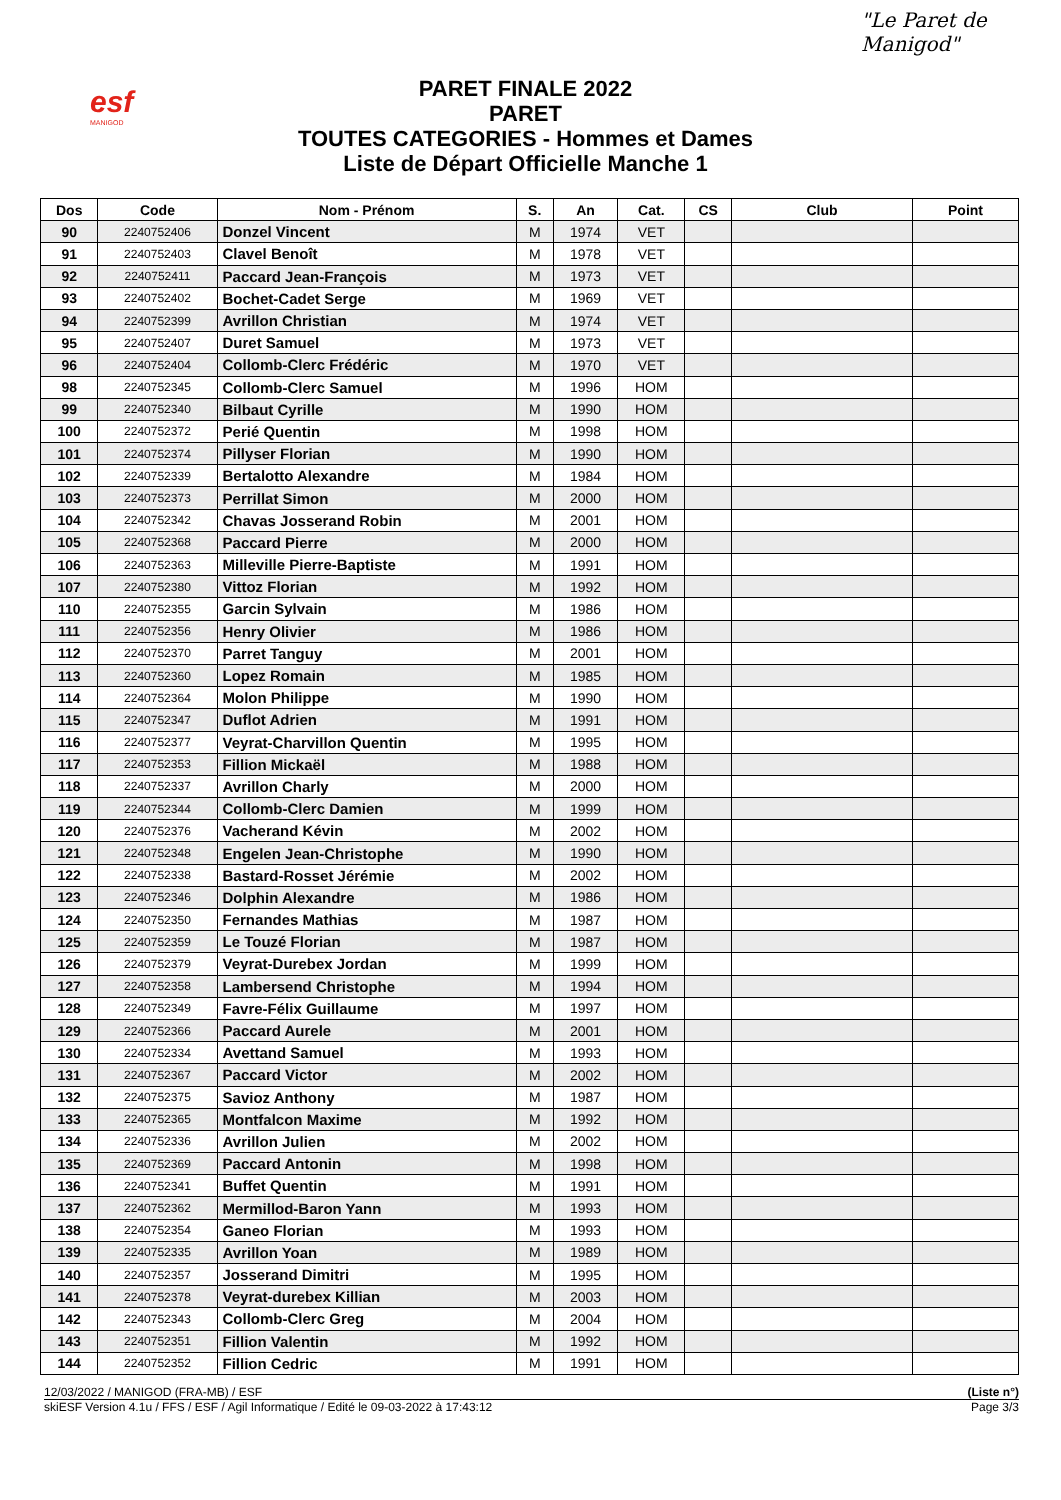esf
MANIGOD
PARET FINALE 2022
PARET
TOUTES CATEGORIES - Hommes et Dames
Liste de Départ Officielle Manche 1
"Le Paret de Manigod"
| Dos | Code | Nom - Prénom | S. | An | Cat. | CS | Club | Point |
| --- | --- | --- | --- | --- | --- | --- | --- | --- |
| 90 | 2240752406 | Donzel Vincent | M | 1974 | VET | | | |
| 91 | 2240752403 | Clavel Benoît | M | 1978 | VET | | | |
| 92 | 2240752411 | Paccard Jean-François | M | 1973 | VET | | | |
| 93 | 2240752402 | Bochet-Cadet Serge | M | 1969 | VET | | | |
| 94 | 2240752399 | Avrillon Christian | M | 1974 | VET | | | |
| 95 | 2240752407 | Duret Samuel | M | 1973 | VET | | | |
| 96 | 2240752404 | Collomb-Clerc Frédéric | M | 1970 | VET | | | |
| 98 | 2240752345 | Collomb-Clerc Samuel | M | 1996 | HOM | | | |
| 99 | 2240752340 | Bilbaut Cyrille | M | 1990 | HOM | | | |
| 100 | 2240752372 | Perié Quentin | M | 1998 | HOM | | | |
| 101 | 2240752374 | Pillyser Florian | M | 1990 | HOM | | | |
| 102 | 2240752339 | Bertalotto Alexandre | M | 1984 | HOM | | | |
| 103 | 2240752373 | Perrillat Simon | M | 2000 | HOM | | | |
| 104 | 2240752342 | Chavas Josserand Robin | M | 2001 | HOM | | | |
| 105 | 2240752368 | Paccard Pierre | M | 2000 | HOM | | | |
| 106 | 2240752363 | Milleville Pierre-Baptiste | M | 1991 | HOM | | | |
| 107 | 2240752380 | Vittoz Florian | M | 1992 | HOM | | | |
| 110 | 2240752355 | Garcin Sylvain | M | 1986 | HOM | | | |
| 111 | 2240752356 | Henry Olivier | M | 1986 | HOM | | | |
| 112 | 2240752370 | Parret Tanguy | M | 2001 | HOM | | | |
| 113 | 2240752360 | Lopez Romain | M | 1985 | HOM | | | |
| 114 | 2240752364 | Molon Philippe | M | 1990 | HOM | | | |
| 115 | 2240752347 | Duflot Adrien | M | 1991 | HOM | | | |
| 116 | 2240752377 | Veyrat-Charvillon Quentin | M | 1995 | HOM | | | |
| 117 | 2240752353 | Fillion Mickaël | M | 1988 | HOM | | | |
| 118 | 2240752337 | Avrillon Charly | M | 2000 | HOM | | | |
| 119 | 2240752344 | Collomb-Clerc Damien | M | 1999 | HOM | | | |
| 120 | 2240752376 | Vacherand Kévin | M | 2002 | HOM | | | |
| 121 | 2240752348 | Engelen Jean-Christophe | M | 1990 | HOM | | | |
| 122 | 2240752338 | Bastard-Rosset Jérémie | M | 2002 | HOM | | | |
| 123 | 2240752346 | Dolphin Alexandre | M | 1986 | HOM | | | |
| 124 | 2240752350 | Fernandes Mathias | M | 1987 | HOM | | | |
| 125 | 2240752359 | Le Touzé Florian | M | 1987 | HOM | | | |
| 126 | 2240752379 | Veyrat-Durebex Jordan | M | 1999 | HOM | | | |
| 127 | 2240752358 | Lambersend Christophe | M | 1994 | HOM | | | |
| 128 | 2240752349 | Favre-Félix Guillaume | M | 1997 | HOM | | | |
| 129 | 2240752366 | Paccard Aurele | M | 2001 | HOM | | | |
| 130 | 2240752334 | Avettand Samuel | M | 1993 | HOM | | | |
| 131 | 2240752367 | Paccard Victor | M | 2002 | HOM | | | |
| 132 | 2240752375 | Savioz Anthony | M | 1987 | HOM | | | |
| 133 | 2240752365 | Montfalcon Maxime | M | 1992 | HOM | | | |
| 134 | 2240752336 | Avrillon Julien | M | 2002 | HOM | | | |
| 135 | 2240752369 | Paccard Antonin | M | 1998 | HOM | | | |
| 136 | 2240752341 | Buffet Quentin | M | 1991 | HOM | | | |
| 137 | 2240752362 | Mermillod-Baron Yann | M | 1993 | HOM | | | |
| 138 | 2240752354 | Ganeo Florian | M | 1993 | HOM | | | |
| 139 | 2240752335 | Avrillon Yoan | M | 1989 | HOM | | | |
| 140 | 2240752357 | Josserand Dimitri | M | 1995 | HOM | | | |
| 141 | 2240752378 | Veyrat-durebex Killian | M | 2003 | HOM | | | |
| 142 | 2240752343 | Collomb-Clerc Greg | M | 2004 | HOM | | | |
| 143 | 2240752351 | Fillion Valentin | M | 1992 | HOM | | | |
| 144 | 2240752352 | Fillion Cedric | M | 1991 | HOM | | | |
12/03/2022 / MANIGOD (FRA-MB) / ESF (Liste n°)
skiESF Version 4.1u / FFS / ESF / Agil Informatique / Edité le 09-03-2022 à 17:43:12 Page 3/3